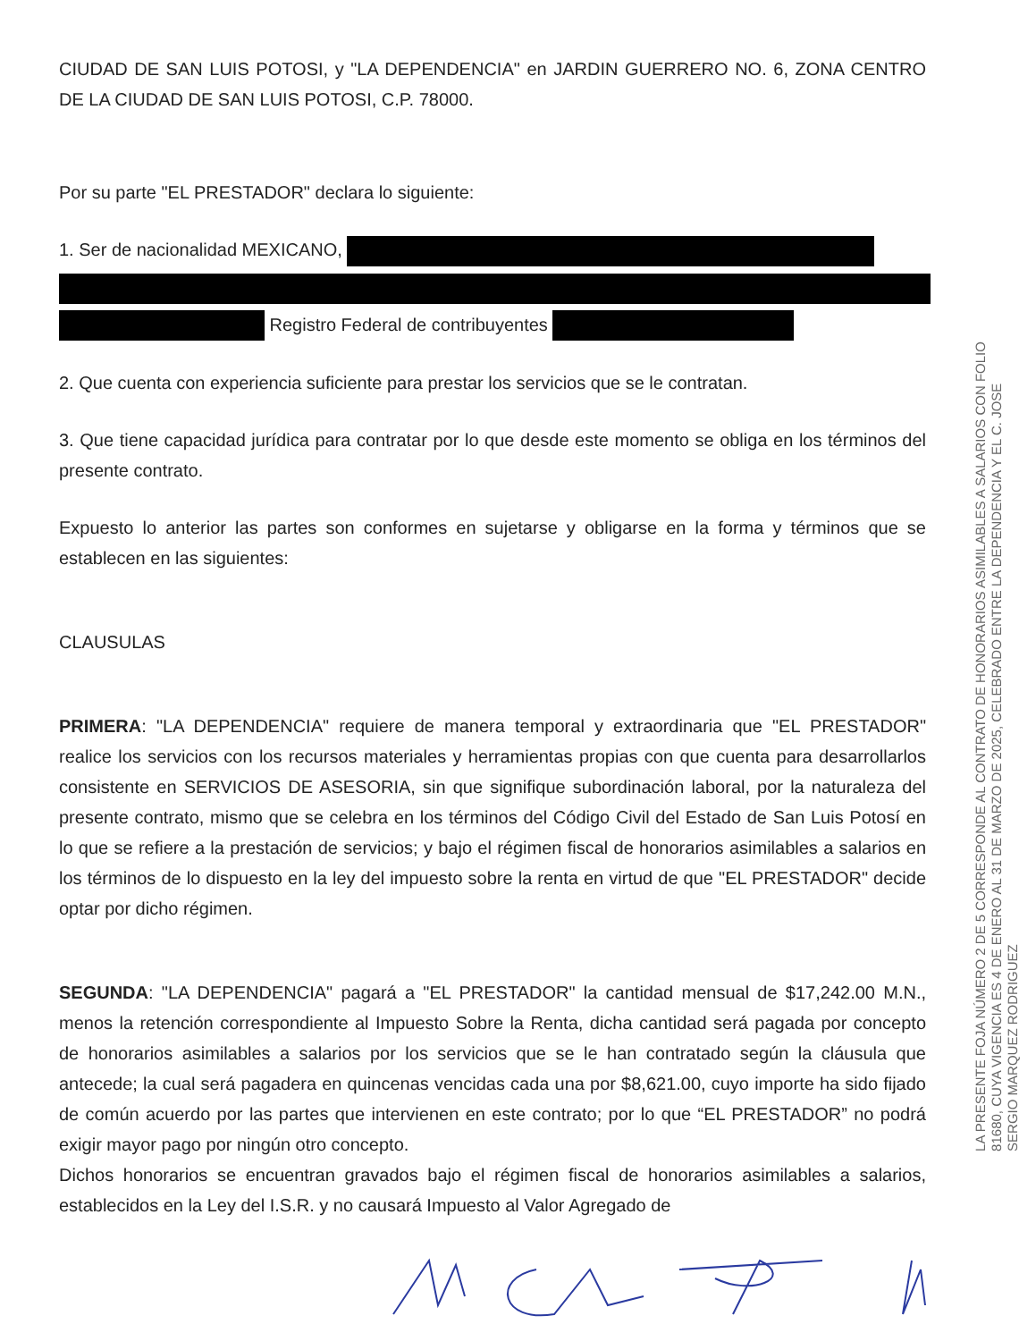CIUDAD DE SAN LUIS POTOSI, y "LA DEPENDENCIA" en JARDIN GUERRERO NO. 6, ZONA CENTRO DE LA CIUDAD DE SAN LUIS POTOSI, C.P. 78000.
Por su parte "EL PRESTADOR" declara lo siguiente:
1. Ser de nacionalidad MEXICANO,
Registro Federal de contribuyentes
2. Que cuenta con experiencia suficiente para prestar los servicios que se le contratan.
3. Que tiene capacidad jurídica para contratar por lo que desde este momento se obliga en los términos del presente contrato.
Expuesto lo anterior las partes son conformes en sujetarse y obligarse en la forma y términos que se establecen en las siguientes:
CLAUSULAS
PRIMERA: "LA DEPENDENCIA" requiere de manera temporal y extraordinaria que "EL PRESTADOR" realice los servicios con los recursos materiales y herramientas propias con que cuenta para desarrollarlos consistente en SERVICIOS DE ASESORIA, sin que signifique subordinación laboral, por la naturaleza del presente contrato, mismo que se celebra en los términos del Código Civil del Estado de San Luis Potosí en lo que se refiere a la prestación de servicios; y bajo el régimen fiscal de honorarios asimilables a salarios en los términos de lo dispuesto en la ley del impuesto sobre la renta en virtud de que "EL PRESTADOR" decide optar por dicho régimen.
SEGUNDA: "LA DEPENDENCIA" pagará a "EL PRESTADOR" la cantidad mensual de $17,242.00 M.N., menos la retención correspondiente al Impuesto Sobre la Renta, dicha cantidad será pagada por concepto de honorarios asimilables a salarios por los servicios que se le han contratado según la cláusula que antecede; la cual será pagadera en quincenas vencidas cada una por $8,621.00, cuyo importe ha sido fijado de común acuerdo por las partes que intervienen en este contrato; por lo que “EL PRESTADOR” no podrá exigir mayor pago por ningún otro concepto.
Dichos honorarios se encuentran gravados bajo el régimen fiscal de honorarios asimilables a salarios, establecidos en la Ley del I.S.R. y no causará Impuesto al Valor Agregado de
LA PRESENTE FOJA NÚMERO 2 DE 5 CORRESPONDE AL CONTRATO DE HONORARIOS ASIMILABLES A SALARIOS CON FOLIO
81680, CUYA VIGENCIA ES 4 DE ENERO AL 31 DE MARZO DE 2025, CELEBRADO ENTRE LA DEPENDENCIA Y EL C. JOSE
SERGIO MARQUEZ RODRIGUEZ